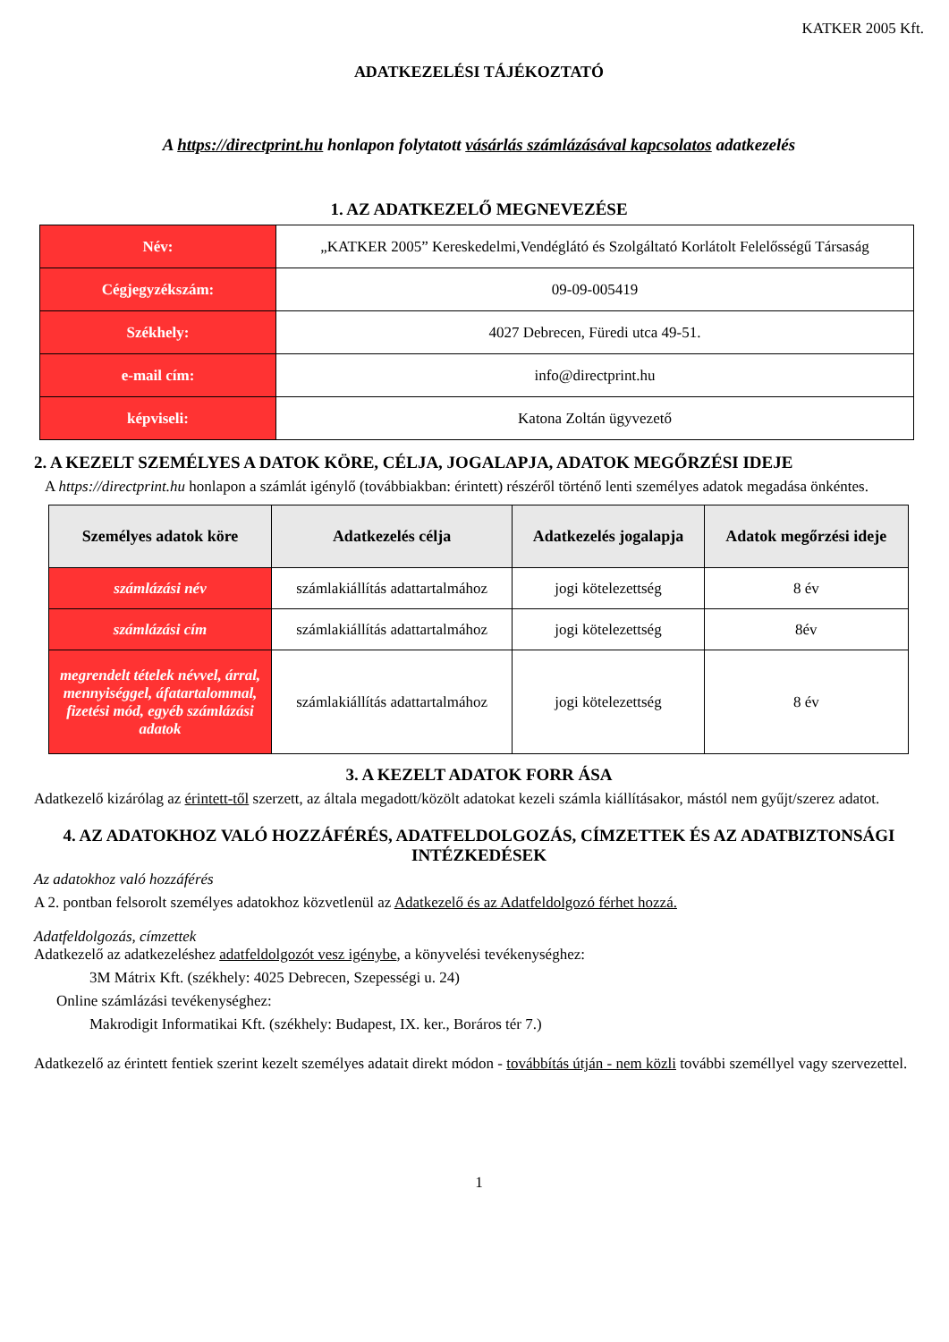KATKER 2005 Kft.
ADATKEZELÉSI TÁJÉKOZTATÓ
A https://directprint.hu honlapon folytatott vásárlás számlázásával kapcsolatos adatkezelés
1. AZ ADATKEZELŐ MEGNEVEZÉSE
| Név: | „KATKER 2005” Kereskedelmi,Vendéglátó és Szolgáltató Korlátolt Felelősségű Társaság |
| Cégjegyzékszám: | 09-09-005419 |
| Székhely: | 4027 Debrecen, Füredi utca 49-51. |
| e-mail cím: | info@directprint.hu |
| képviseli: | Katona Zoltán ügyvezető |
2. A KEZELT SZEMÉLYES A DATOK KÖRE, CÉLJA, JOGALAPJA, ADATOK MEGŐRZÉSI IDEJE
A https://directprint.hu honlapon a számlát igénylő (továbbiakban: érintett) részéről történő lenti személyes adatok megadása önkéntes.
| Személyes adatok köre | Adatkezelés célja | Adatkezelés jogalapja | Adatok megőrzési ideje |
| --- | --- | --- | --- |
| számlázási név | számlakiállítás adattartalmához | jogi kötelezettség | 8 év |
| számlázási cím | számlakiállítás adattartalmához | jogi kötelezettség | 8év |
| megrendelt tételek névvel, árral, mennyiséggel, áfatartalommal, fizetési mód, egyéb számlázási adatok | számlakiállítás adattartalmához | jogi kötelezettség | 8 év |
3. A KEZELT ADATOK FORR ÁSA
Adatkezelő kizárólag az érintett-től szerzett, az általa megadott/közölt adatokat kezeli számla kiállításakor, mástól nem gyűjt/szerez adatot.
4. AZ ADATOKHOZ VALÓ HOZZÁFÉRÉS, ADATFELDOLGOZÁS, CÍMZETTEK ÉS AZ ADATBIZTONSÁGI INTÉZKEDÉSEK
Az adatokhoz való hozzáférés
A 2. pontban felsorolt személyes adatokhoz közvetlenül az Adatkezelő és az Adatfeldolgozó férhet hozzá.
Adatfeldolgozás, címzettek
Adatkezelő az adatkezeléshez adatfeldolgozót vesz igénybe, a könyvelési tevékenységhez:
3M Mátrix Kft. (székhely: 4025 Debrecen, Szepességi u. 24)
Online számlázási tevékenységhez:
Makrodigit Informatikai Kft. (székhely: Budapest, IX. ker., Boráros tér 7.)
Adatkezelő az érintett fentiek szerint kezelt személyes adatait direkt módon - továbbítás útján - nem közli további személlyel vagy szervezettel.
1